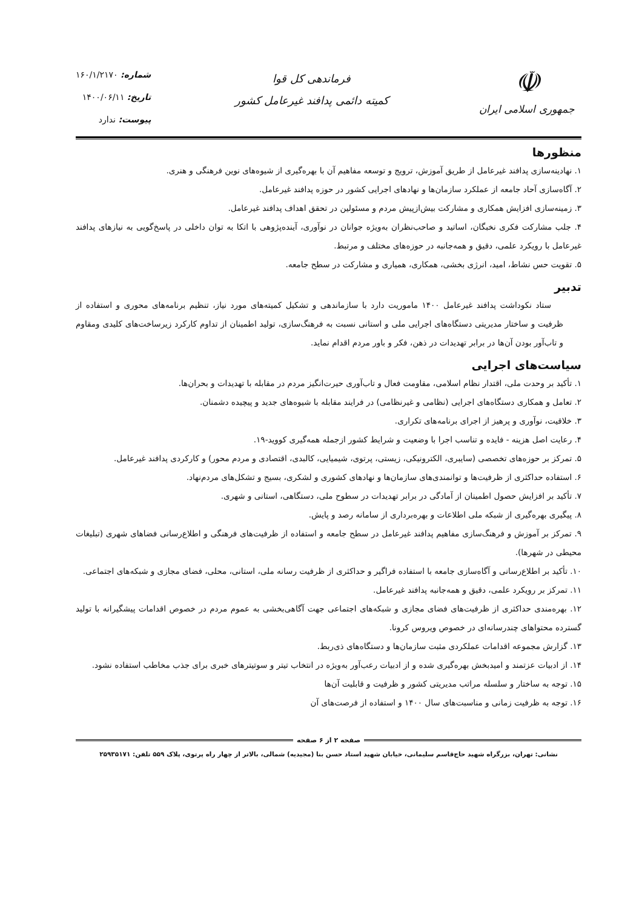☫
جمهوری اسلامی ایران
فرماندهی کل قوا
کمیته دائمی پدافند غیرعامل کشور
شماره: ۱۶۰/۱/۲۱۷۰
تاریخ: ۱۴۰۰/۰۶/۱۱
پیوست: ندارد
منظورها
۱. نهادینه‌سازی پدافند غیرعامل از طریق آموزش، ترویج و توسعه مفاهیم آن با بهره‌گیری از شیوه‌های نوین فرهنگی و هنری.
۲. آگاه‌سازی آحاد جامعه از عملکرد سازمان‌ها و نهادهای اجرایی کشور در حوزه پدافند غیرعامل.
۳. زمینه‌سازی افزایش همکاری و مشارکت بیش‌ازپیش مردم و مسئولین در تحقق اهداف پدافند غیرعامل.
۴. جلب مشارکت فکری نخبگان، اساتید و صاحب‌نظران به‌ویژه جوانان در نوآوری، آینده‌پژوهی با اتکا به توان داخلی در پاسخ‌گویی به نیازهای پدافند غیرعامل با رویکرد علمی، دقیق و همه‌جانبه در حوزه‌های مختلف و مرتبط.
۵. تقویت حس نشاط، امید، انرژی بخشی، همکاری، همیاری و مشارکت در سطح جامعه.
تدبیر
ستاد نکوداشت پدافند غیرعامل ۱۴۰۰ ماموریت دارد با سازماندهی و تشکیل کمیته‌های مورد نیاز، تنظیم برنامه‌های محوری و استفاده از ظرفیت و ساختار مدیریتی دستگاه‌های اجرایی ملی و استانی نسبت به فرهنگ‌سازی، تولید اطمینان از تداوم کارکرد زیرساخت‌های کلیدی ومقاوم و تاب‌آور بودن آن‌ها در برابر تهدیدات در ذهن، فکر و باور مردم اقدام نماید.
سیاست‌های اجرایی
۱. تأکید بر وحدت ملی، اقتدار نظام اسلامی، مقاومت فعال و تاب‌آوری حیرت‌انگیز مردم در مقابله با تهدیدات و بحران‌ها.
۲. تعامل و همکاری دستگاه‌های اجرایی (نظامی و غیرنظامی) در فرایند مقابله با شیوه‌های جدید و پیچیده دشمنان.
۳. خلاقیت، نوآوری و پرهیز از اجرای برنامه‌های تکراری.
۴. رعایت اصل هزینه - فایده و تناسب اجرا با وضعیت و شرایط کشور ازجمله همه‌گیری کووید-۱۹.
۵. تمرکز بر حوزه‌های تخصصی (سایبری، الکترونیکی، زیستی، پرتوی، شیمیایی، کالبدی، اقتصادی و مردم محور) و کارکردی پدافند غیرعامل.
۶. استفاده حداکثری از ظرفیت‌ها و توانمندی‌های سازمان‌ها و نهادهای کشوری و لشکری، بسیج و تشکل‌های مردم‌نهاد.
۷. تأکید بر افزایش حصول اطمینان از آمادگی در برابر تهدیدات در سطوح ملی، دستگاهی، استانی و شهری.
۸. پیگیری بهره‌گیری از شبکه ملی اطلاعات و بهره‌برداری از سامانه رصد و پایش.
۹. تمرکز بر آموزش و فرهنگ‌سازی مفاهیم پدافند غیرعامل در سطح جامعه و استفاده از ظرفیت‌های فرهنگی و اطلاع‌رسانی فضاهای شهری (تبلیغات محیطی در شهرها).
۱۰. تأکید بر اطلاع‌رسانی و آگاه‌سازی جامعه با استفاده فراگیر و حداکثری از ظرفیت رسانه ملی، استانی، محلی، فضای مجازی و شبکه‌های اجتماعی.
۱۱. تمرکز بر رویکرد علمی، دقیق و همه‌جانبه پدافند غیرعامل.
۱۲. بهره‌مندی حداکثری از ظرفیت‌های فضای مجازی و شبکه‌های اجتماعی جهت آگاهی‌بخشی به عموم مردم در خصوص اقدامات پیشگیرانه با تولید گسترده محتواهای چندرسانه‌ای در خصوص ویروس کرونا.
۱۳. گزارش مجموعه اقدامات عملکردی مثبت سازمان‌ها و دستگاه‌های ذی‌ربط.
۱۴. از ادبیات عزتمند و امیدبخش بهره‌گیری شده و از ادبیات رعب‌آور به‌ویژه در انتخاب تیتر و سوتیترهای خبری برای جذب مخاطب استفاده نشود.
۱۵. توجه به ساختار و سلسله مراتب مدیریتی کشور و ظرفیت و قابلیت آن‌ها
۱۶. توجه به ظرفیت زمانی و مناسبت‌های سال ۱۴۰۰ و استفاده از فرصت‌های آن
صفحه ۲ از ۶ صفحه
نشانی: تهران، بزرگراه شهید حاج‌قاسم سلیمانی، خیابان شهید استاد حسن بنا (مجیدیه) شمالی، بالاتر از چهار راه پرتوی، پلاک ۵۵۹ تلفن: ۲۵۹۳۵۱۷۱